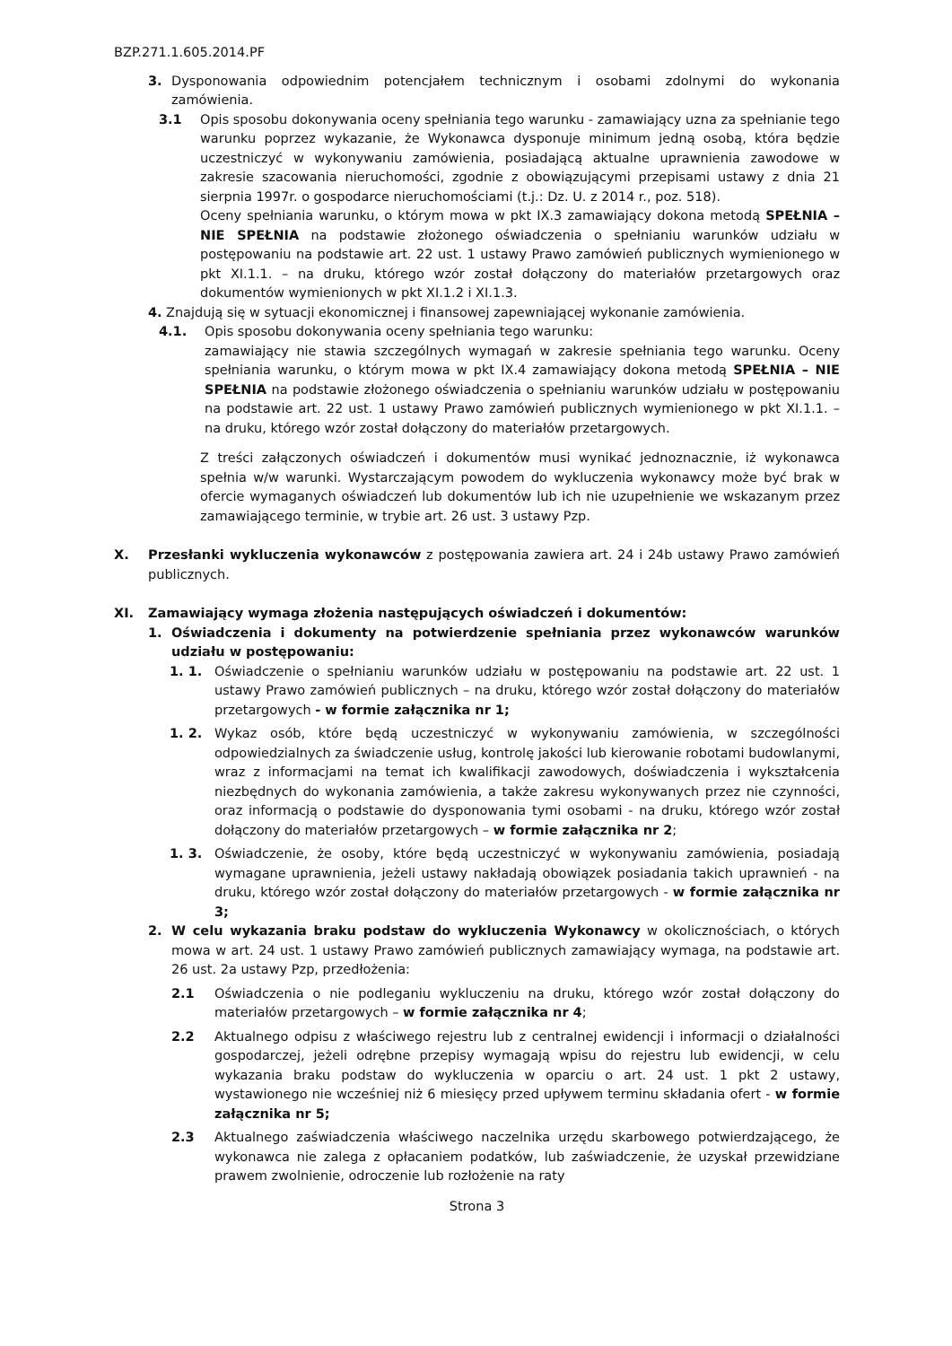BZP.271.1.605.2014.PF
3. Dysponowania odpowiednim potencjałem technicznym i osobami zdolnymi do wykonania zamówienia.
3.1 Opis sposobu dokonywania oceny spełniania tego warunku - zamawiający uzna za spełnianie tego warunku poprzez wykazanie, że Wykonawca dysponuje minimum jedną osobą, która będzie uczestniczyć w wykonywaniu zamówienia, posiadającą aktualne uprawnienia zawodowe w zakresie szacowania nieruchomości, zgodnie z obowiązującymi przepisami ustawy z dnia 21 sierpnia 1997r. o gospodarce nieruchomościami (t.j.: Dz. U. z 2014 r., poz. 518).
Oceny spełniania warunku, o którym mowa w pkt IX.3 zamawiający dokona metodą SPEŁNIA – NIE SPEŁNIA na podstawie złożonego oświadczenia o spełnianiu warunków udziału w postępowaniu na podstawie art. 22 ust. 1 ustawy Prawo zamówień publicznych wymienionego w pkt XI.1.1. – na druku, którego wzór został dołączony do materiałów przetargowych oraz dokumentów wymienionych w pkt XI.1.2 i XI.1.3.
4. Znajdują się w sytuacji ekonomicznej i finansowej zapewniającej wykonanie zamówienia.
4.1. Opis sposobu dokonywania oceny spełniania tego warunku:
zamawiający nie stawia szczególnych wymagań w zakresie spełniania tego warunku. Oceny spełniania warunku, o którym mowa w pkt IX.4 zamawiający dokona metodą SPEŁNIA – NIE SPEŁNIA na podstawie złożonego oświadczenia o spełnianiu warunków udziału w postępowaniu na podstawie art. 22 ust. 1 ustawy Prawo zamówień publicznych wymienionego w pkt XI.1.1. – na druku, którego wzór został dołączony do materiałów przetargowych.
Z treści załączonych oświadczeń i dokumentów musi wynikać jednoznacznie, iż wykonawca spełnia w/w warunki. Wystarczającym powodem do wykluczenia wykonawcy może być brak w ofercie wymaganych oświadczeń lub dokumentów lub ich nie uzupełnienie we wskazanym przez zamawiającego terminie, w trybie art. 26 ust. 3 ustawy Pzp.
X. Przesłanki wykluczenia wykonawców z postępowania zawiera art. 24 i 24b ustawy Prawo zamówień publicznych.
XI. Zamawiający wymaga złożenia następujących oświadczeń i dokumentów:
1. Oświadczenia i dokumenty na potwierdzenie spełniania przez wykonawców warunków udziału w postępowaniu:
1. 1. Oświadczenie o spełnianiu warunków udziału w postępowaniu na podstawie art. 22 ust. 1 ustawy Prawo zamówień publicznych – na druku, którego wzór został dołączony do materiałów przetargowych - w formie załącznika nr 1;
1. 2. Wykaz osób, które będą uczestniczyć w wykonywaniu zamówienia, w szczególności odpowiedzialnych za świadczenie usług, kontrolę jakości lub kierowanie robotami budowlanymi, wraz z informacjami na temat ich kwalifikacji zawodowych, doświadczenia i wykształcenia niezbędnych do wykonania zamówienia, a także zakresu wykonywanych przez nie czynności, oraz informacją o podstawie do dysponowania tymi osobami - na druku, którego wzór został dołączony do materiałów przetargowych – w formie załącznika nr 2;
1. 3. Oświadczenie, że osoby, które będą uczestniczyć w wykonywaniu zamówienia, posiadają wymagane uprawnienia, jeżeli ustawy nakładają obowiązek posiadania takich uprawnień - na druku, którego wzór został dołączony do materiałów przetargowych - w formie załącznika nr 3;
2. W celu wykazania braku podstaw do wykluczenia Wykonawcy w okolicznościach, o których mowa w art. 24 ust. 1 ustawy Prawo zamówień publicznych zamawiający wymaga, na podstawie art. 26 ust. 2a ustawy Pzp, przedłożenia:
2.1 Oświadczenia o nie podleganiu wykluczeniu na druku, którego wzór został dołączony do materiałów przetargowych – w formie załącznika nr 4;
2.2 Aktualnego odpisu z właściwego rejestru lub z centralnej ewidencji i informacji o działalności gospodarczej, jeżeli odrębne przepisy wymagają wpisu do rejestru lub ewidencji, w celu wykazania braku podstaw do wykluczenia w oparciu o art. 24 ust. 1 pkt 2 ustawy, wystawionego nie wcześniej niż 6 miesięcy przed upływem terminu składania ofert - w formie załącznika nr 5;
2.3 Aktualnego zaświadczenia właściwego naczelnika urzędu skarbowego potwierdzającego, że wykonawca nie zalega z opłacaniem podatków, lub zaświadczenie, że uzyskał przewidziane prawem zwolnienie, odroczenie lub rozłożenie na raty
Strona 3